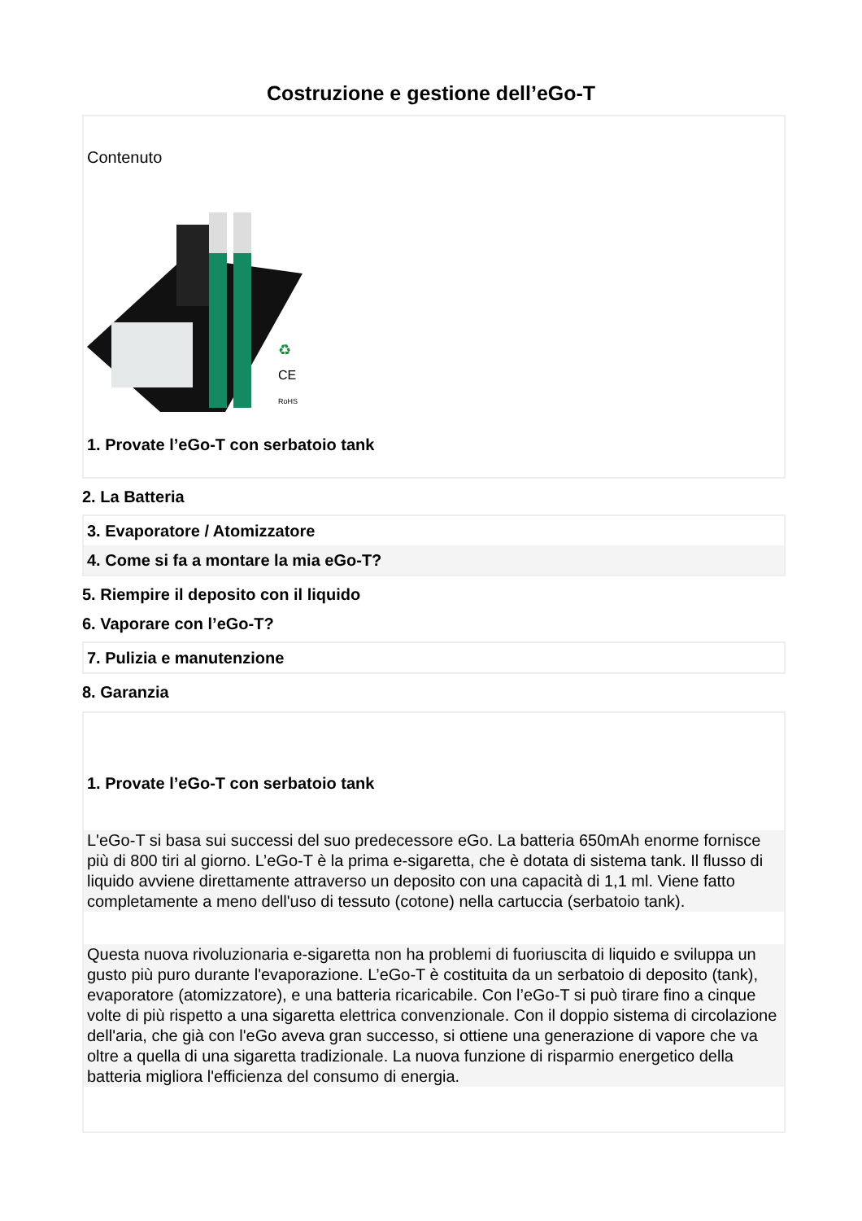Costruzione e gestione dell’eGo-T
Contenuto
♻
CE
RoHS
1. Provate l’eGo-T con serbatoio tank
2. La Batteria
3. Evaporatore / Atomizzatore
4. Come si fa a montare la mia eGo-T?
5. Riempire il deposito con il liquido
6. Vaporare con l’eGo-T?
7. Pulizia e manutenzione
8. Garanzia
1. Provate l’eGo-T con serbatoio tank
L'eGo-T si basa sui successi del suo predecessore eGo. La batteria 650mAh enorme fornisce più di 800 tiri al giorno. L’eGo-T è la prima e-sigaretta, che è dotata di sistema tank. Il flusso di liquido avviene direttamente attraverso un deposito con una capacità di 1,1 ml. Viene fatto completamente a meno dell'uso di tessuto (cotone) nella cartuccia (serbatoio tank).
Questa nuova rivoluzionaria e-sigaretta non ha problemi di fuoriuscita di liquido e sviluppa un gusto più puro durante l'evaporazione. L’eGo-T è costituita da un serbatoio di deposito (tank), evaporatore (atomizzatore), e una batteria ricaricabile. Con l’eGo-T si può tirare fino a cinque volte di più rispetto a una sigaretta elettrica convenzionale. Con il doppio sistema di circolazione dell'aria, che già con l'eGo aveva gran successo, si ottiene una generazione di vapore che va oltre a quella di una sigaretta tradizionale. La nuova funzione di risparmio energetico della batteria migliora l'efficienza del consumo di energia.